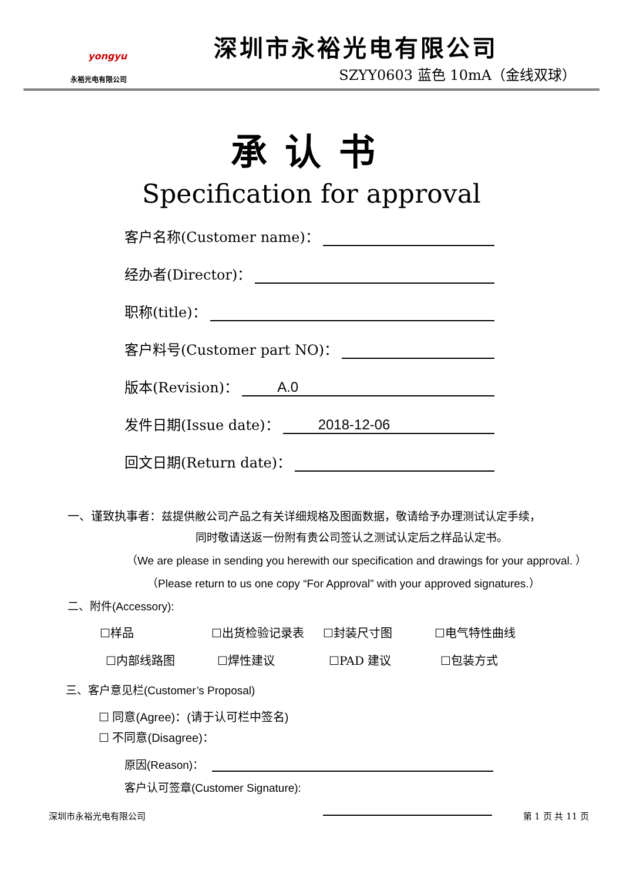yongyu
永裕光电有限公司
深圳市永裕光电有限公司
SZYY0603 蓝色 10mA（金线双球）
承认书
Specification for approval
客户名称(Customer name)：
经办者(Director)：
职称(title)：
客户料号(Customer part NO)：
版本(Revision)： A.0
发件日期(Issue date)： 2018-12-06
回文日期(Return date)：
一、谨致执事者：兹提供敝公司产品之有关详细规格及图面数据，敬请给予办理测试认定手续，
同时敬请送返一份附有贵公司签认之测试认定后之样品认定书。
（We are please in sending you herewith our specification and drawings for your approval. ）
（Please return to us one copy “For Approval” with your approved signatures.）
二、附件(Accessory):
☐样品 ☐出货检验记录表 ☐封装尺寸图 ☐电气特性曲线
☐内部线路图 ☐焊性建议 ☐PAD 建议 ☐包装方式
三、客户意见栏(Customer’s Proposal)
☐ 同意(Agree)：(请于认可栏中签名)
☐ 不同意(Disagree)：
原因(Reason)：
客户认可签章(Customer Signature):
深圳市永裕光电有限公司 第 1 页 共 11 页